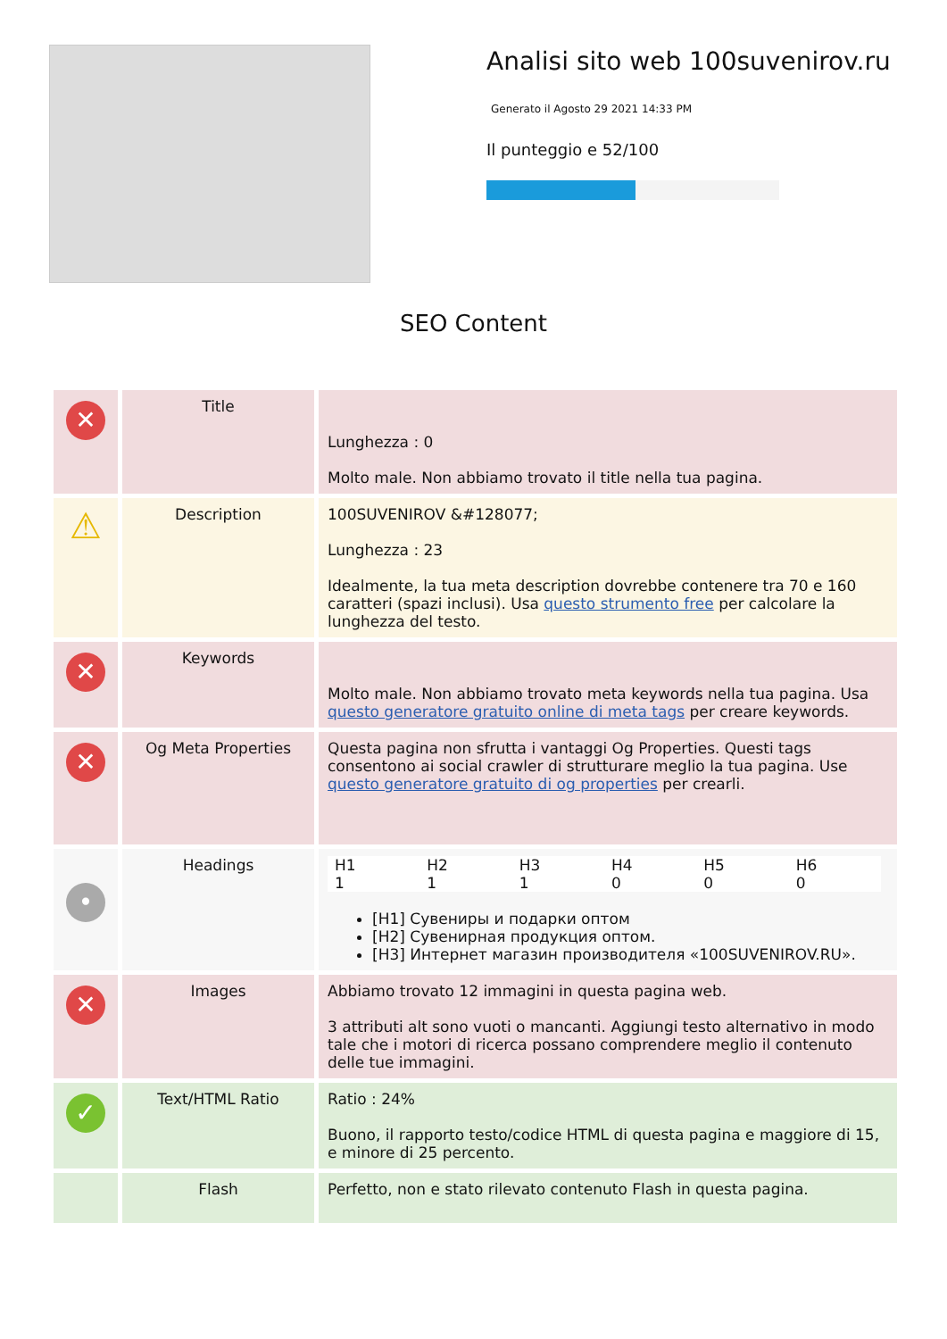Analisi sito web 100suvenirov.ru
Generato il Agosto 29 2021 14:33 PM
Il punteggio e 52/100
SEO Content
| ✕ | Title | Lunghezza : 0 Molto male. Non abbiamo trovato il title nella tua pagina. |
| ⚠ | Description | 100SUVENIROV &#128077; Lunghezza : 23 Idealmente, la tua meta description dovrebbe contenere tra 70 e 160 caratteri (spazi inclusi). Usa questo strumento free per calcolare la lunghezza del testo. |
| ✕ | Keywords | Molto male. Non abbiamo trovato meta keywords nella tua pagina. Usa questo generatore gratuito online di meta tags per creare keywords. |
| ✕ | Og Meta Properties | Questa pagina non sfrutta i vantaggi Og Properties. Questi tags consentono ai social crawler di strutturare meglio la tua pagina. Use questo generatore gratuito di og properties per crearli. |
| • | Headings | / H1 / H2 / H3 / H4 / H5 / H6 / / 1 / 1 / 1 / 0 / 0 / 0 / [H1] Сувениры и подарки оптом [H2] Сувенирная продукция оптом. [H3] Интернет магазин производителя «100SUVENIROV.RU». |
| ✕ | Images | Abbiamo trovato 12 immagini in questa pagina web. 3 attributi alt sono vuoti o mancanti. Aggiungi testo alternativo in modo tale che i motori di ricerca possano comprendere meglio il contenuto delle tue immagini. |
| ✓ | Text/HTML Ratio | Ratio : 24% Buono, il rapporto testo/codice HTML di questa pagina e maggiore di 15, e minore di 25 percento. |
| | Flash | Perfetto, non e stato rilevato contenuto Flash in questa pagina. |